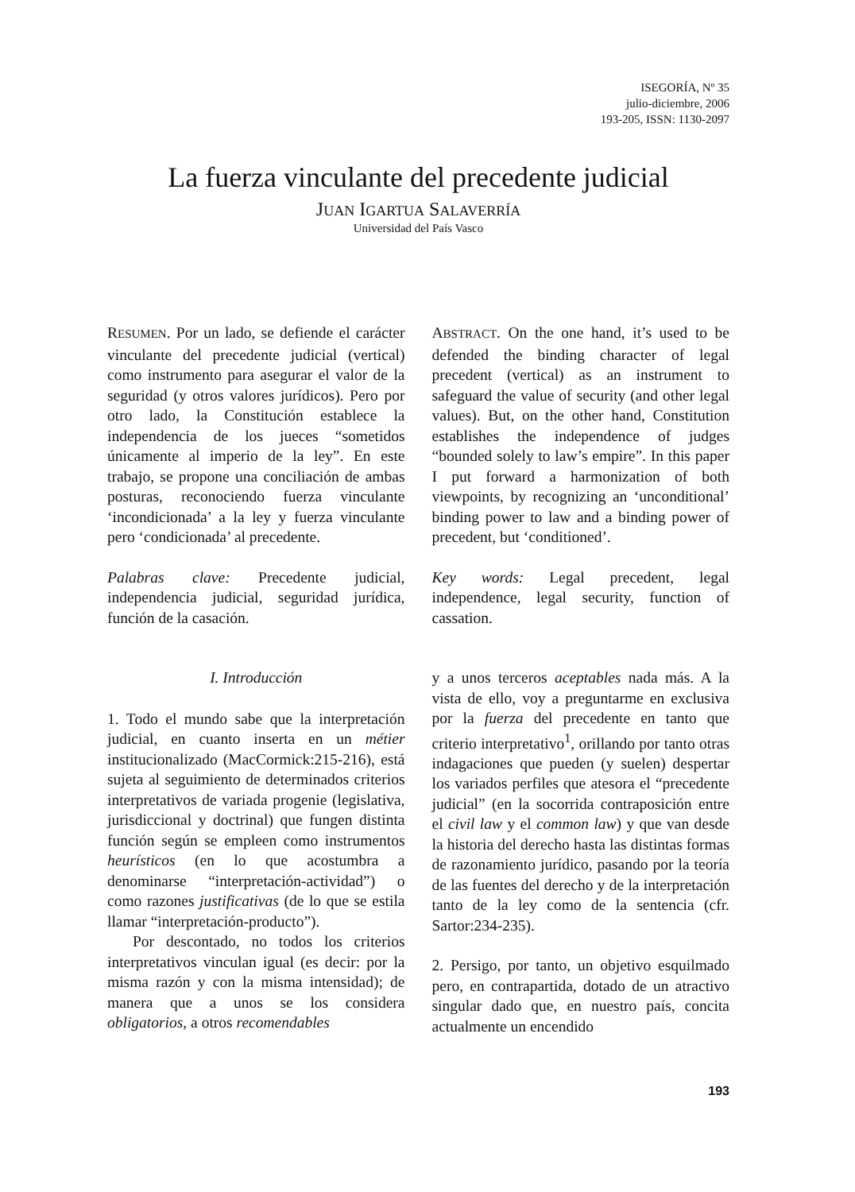ISEGORÍA, Nº 35
julio-diciembre, 2006
193-205, ISSN: 1130-2097
La fuerza vinculante del precedente judicial
JUAN IGARTUA SALAVERRÍA
Universidad del País Vasco
RESUMEN. Por un lado, se defiende el carácter vinculante del precedente judicial (vertical) como instrumento para asegurar el valor de la seguridad (y otros valores jurídicos). Pero por otro lado, la Constitución establece la independencia de los jueces “sometidos únicamente al imperio de la ley”. En este trabajo, se propone una conciliación de ambas posturas, reconociendo fuerza vinculante ‘incondicionada’ a la ley y fuerza vinculante pero ‘condicionada’ al precedente.
Palabras clave: Precedente judicial, independencia judicial, seguridad jurídica, función de la casación.
ABSTRACT. On the one hand, it’s used to be defended the binding character of legal precedent (vertical) as an instrument to safeguard the value of security (and other legal values). But, on the other hand, Constitution establishes the independence of judges “bounded solely to law’s empire”. In this paper I put forward a harmonization of both viewpoints, by recognizing an ‘unconditional’ binding power to law and a binding power of precedent, but ‘conditioned’.
Key words: Legal precedent, legal independence, legal security, function of cassation.
I. Introducción
1. Todo el mundo sabe que la interpretación judicial, en cuanto inserta en un métier institucionalizado (MacCormick:215-216), está sujeta al seguimiento de determinados criterios interpretativos de variada progenie (legislativa, jurisdiccional y doctrinal) que fungen distinta función según se empleen como instrumentos heurísticos (en lo que acostumbra a denominarse “interpretación-actividad”) o como razones justificativas (de lo que se estila llamar “interpretación-producto”).
Por descontado, no todos los criterios interpretativos vinculan igual (es decir: por la misma razón y con la misma intensidad); de manera que a unos se los considera obligatorios, a otros recomendables
y a unos terceros aceptables nada más. A la vista de ello, voy a preguntarme en exclusiva por la fuerza del precedente en tanto que criterio interpretativo<sup>1</sup>, orillando por tanto otras indagaciones que pueden (y suelen) despertar los variados perfiles que atesora el “precedente judicial” (en la socorrida contraposición entre el civil law y el common law) y que van desde la historia del derecho hasta las distintas formas de razonamiento jurídico, pasando por la teoría de las fuentes del derecho y de la interpretación tanto de la ley como de la sentencia (cfr. Sartor:234-235).
2. Persigo, por tanto, un objetivo esquilmado pero, en contrapartida, dotado de un atractivo singular dado que, en nuestro país, concita actualmente un encendido
193